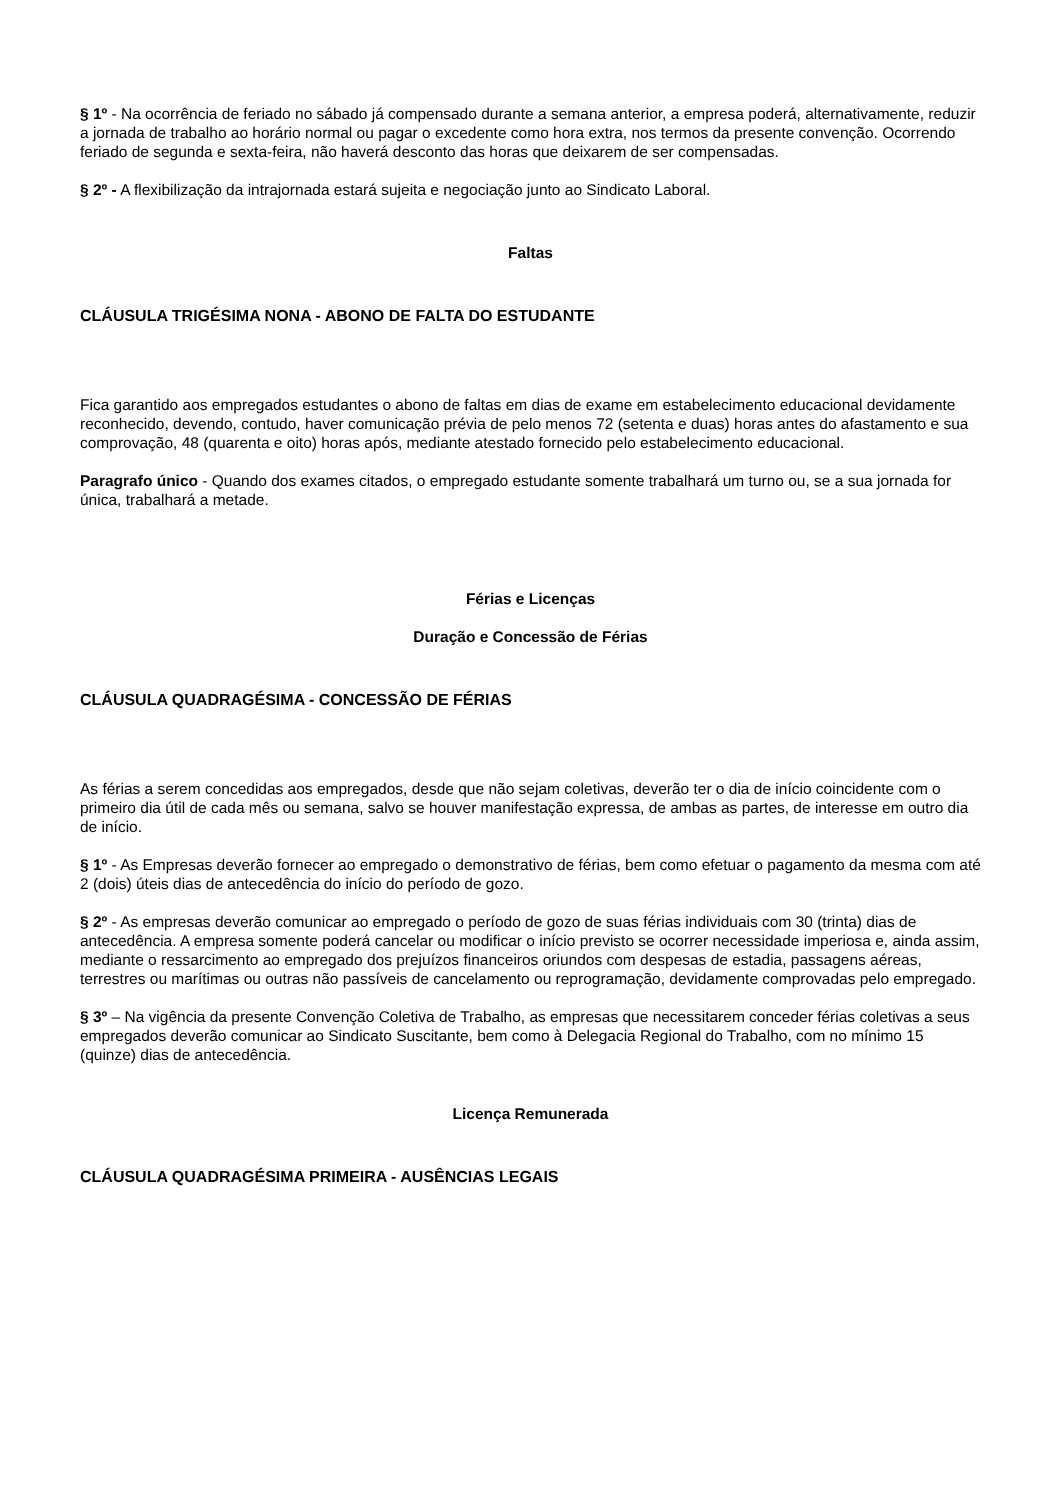§ 1º - Na ocorrência de feriado no sábado já compensado durante a semana anterior, a empresa poderá, alternativamente, reduzir a jornada de trabalho ao horário normal ou pagar o excedente como hora extra, nos termos da presente convenção. Ocorrendo feriado de segunda e sexta-feira, não haverá desconto das horas que deixarem de ser compensadas.
§ 2º - A flexibilização da intrajornada estará sujeita e negociação junto ao Sindicato Laboral.
Faltas
CLÁUSULA TRIGÉSIMA NONA - ABONO DE FALTA DO ESTUDANTE
Fica garantido aos empregados estudantes o abono de faltas em dias de exame em estabelecimento educacional devidamente reconhecido, devendo, contudo, haver comunicação prévia de pelo menos 72 (setenta e duas) horas antes do afastamento e sua comprovação, 48 (quarenta e oito) horas após, mediante atestado fornecido pelo estabelecimento educacional.
Paragrafo único - Quando dos exames citados, o empregado estudante somente trabalhará um turno ou, se a sua jornada for única, trabalhará a metade.
Férias e Licenças
Duração e Concessão de Férias
CLÁUSULA QUADRAGÉSIMA - CONCESSÃO DE FÉRIAS
As férias a serem concedidas aos empregados, desde que não sejam coletivas, deverão ter o dia de início coincidente com o primeiro dia útil de cada mês ou semana, salvo se houver manifestação expressa, de ambas as partes, de interesse em outro dia de início.
§ 1º - As Empresas deverão fornecer ao empregado o demonstrativo de férias, bem como efetuar o pagamento da mesma com até 2 (dois) úteis dias de antecedência do início do período de gozo.
§ 2º - As empresas deverão comunicar ao empregado o período de gozo de suas férias individuais com 30 (trinta) dias de antecedência. A empresa somente poderá cancelar ou modificar o início previsto se ocorrer necessidade imperiosa e, ainda assim, mediante o ressarcimento ao empregado dos prejuízos financeiros oriundos com despesas de estadia, passagens aéreas, terrestres ou marítimas ou outras não passíveis de cancelamento ou reprogramação, devidamente comprovadas pelo empregado.
§ 3º – Na vigência da presente Convenção Coletiva de Trabalho, as empresas que necessitarem conceder férias coletivas a seus empregados deverão comunicar ao Sindicato Suscitante, bem como à Delegacia Regional do Trabalho, com no mínimo 15 (quinze) dias de antecedência.
Licença Remunerada
CLÁUSULA QUADRAGÉSIMA PRIMEIRA - AUSÊNCIAS LEGAIS